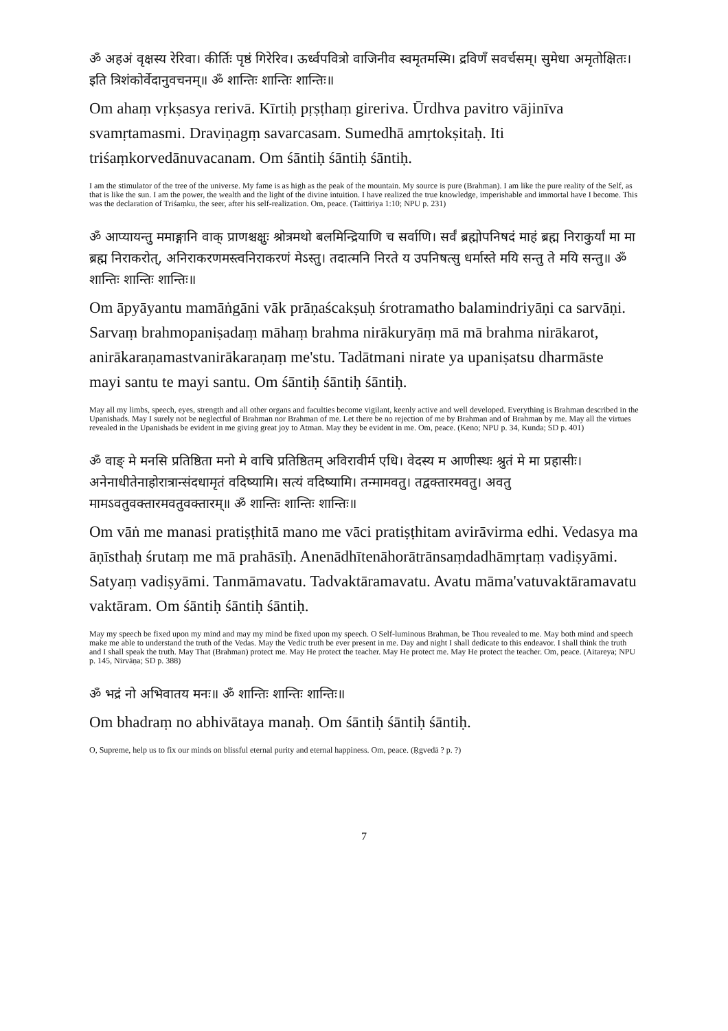ॐ अहअं वृक्षस्य रेरिवा। कीर्तिः पृष्ठं गिरेरिव। ऊर्ध्वपवित्रो वाजिनीव स्वमृतमस्मि। द्रविणँ सवर्चसम्। सुमेधा अमृतोक्षितः। इति त्रिशंकोर्वेदानुवचनम्॥ ॐ शान्तिः शान्तिः शान्तिः॥
Om ahaṃ vṛkṣasya rerivā. Kīrtiḥ pṛṣṭhaṃ gireriva. Ūrdhva pavitro vājinīva svamṛtamasmi. Draviṇagṃ savarcasam. Sumedhā amṛtokṣitaḥ. Iti triśaṃkorvedānuvacanam. Om śāntiḥ śāntiḥ śāntiḥ.
I am the stimulator of the tree of the universe. My fame is as high as the peak of the mountain. My source is pure (Brahman). I am like the pure reality of the Self, as that is like the sun. I am the power, the wealth and the light of the divine intuition. I have realized the true knowledge, imperishable and immortal have I become. This was the declaration of Triśaṃku, the seer, after his self-realization. Om, peace. (Taittiriya 1:10; NPU p. 231)
ॐ आप्यायन्तु ममाङ्गानि वाक् प्राणश्चक्षुः श्रोत्रमथो बलमिन्द्रियाणि च सर्वाणि। सर्वं ब्रह्मोपनिषदं माहं ब्रह्म निराकुर्यां मा मा ब्रह्म निराकरोत्, अनिराकरणमस्त्वनिराकरणं मेऽस्तु। तदात्मनि निरते य उपनिषत्सु धर्मास्ते मयि सन्तु ते मयि सन्तु॥ ॐ शान्तिः शान्तिः शान्तिः॥
Om āpyāyantu mamāṅgāni vāk prāṇaścakṣuḥ śrotramatho balamindriyāṇi ca sarvāṇi. Sarvaṃ brahmopaniṣadaṃ māhaṃ brahma nirākuryāṃ mā mā brahma nirākarot, anirākaraṇamastvanirākaraṇaṃ me'stu. Tadātmani nirate ya upaniṣatsu dharmāste mayi santu te mayi santu. Om śāntiḥ śāntiḥ śāntiḥ.
May all my limbs, speech, eyes, strength and all other organs and faculties become vigilant, keenly active and well developed. Everything is Brahman described in the Upanishads. May I surely not be neglectful of Brahman nor Brahman of me. Let there be no rejection of me by Brahman and of Brahman by me. May all the virtues revealed in the Upanishads be evident in me giving great joy to Atman. May they be evident in me. Om, peace. (Keno; NPU p. 34, Kunda; SD p. 401)
ॐ वाङ् मे मनसि प्रतिष्ठिता मनो मे वाचि प्रतिष्ठितम् अविरावीर्म एधि। वेदस्य म आणीस्थः श्रुतं मे मा प्रहासीः। अनेनाधीतेनाहोरात्रान्संदधामृतं वदिष्यामि। सत्यं वदिष्यामि। तन्मामवतु। तद्वक्तारमवतु। अवतु मामऽवतुवक्तारमवतुवक्तारम्॥ ॐ शान्तिः शान्तिः शान्तिः॥
Om vāṅ me manasi pratiṣṭhitā mano me vāci pratiṣṭhitam avirāvirma edhi. Vedasya ma āṇīsthaḥ śrutaṃ me mā prahāsīḥ. Anenādhītenāhorātrānsaṃdadhāmṛtaṃ vadiṣyāmi. Satyaṃ vadiṣyāmi. Tanmāmavatu. Tadvaktāramavatu. Avatu māma'vatuvaktāramavatu vaktāram. Om śāntiḥ śāntiḥ śāntiḥ.
May my speech be fixed upon my mind and may my mind be fixed upon my speech. O Self-luminous Brahman, be Thou revealed to me. May both mind and speech make me able to understand the truth of the Vedas. May the Vedic truth be ever present in me. Day and night I shall dedicate to this endeavor. I shall think the truth and I shall speak the truth. May That (Brahman) protect me. May He protect the teacher. May He protect me. May He protect the teacher. Om, peace. (Aitareya; NPU p. 145, Nirvāṇa; SD p. 388)
ॐ भद्रं नो अभिवातय मनः॥ ॐ शान्तिः शान्तिः शान्तिः॥
Om bhadraṃ no abhivātaya manaḥ. Om śāntiḥ śāntiḥ śāntiḥ.
O, Supreme, help us to fix our minds on blissful eternal purity and eternal happiness. Om, peace. (Ṛgvedā ? p. ?)
7